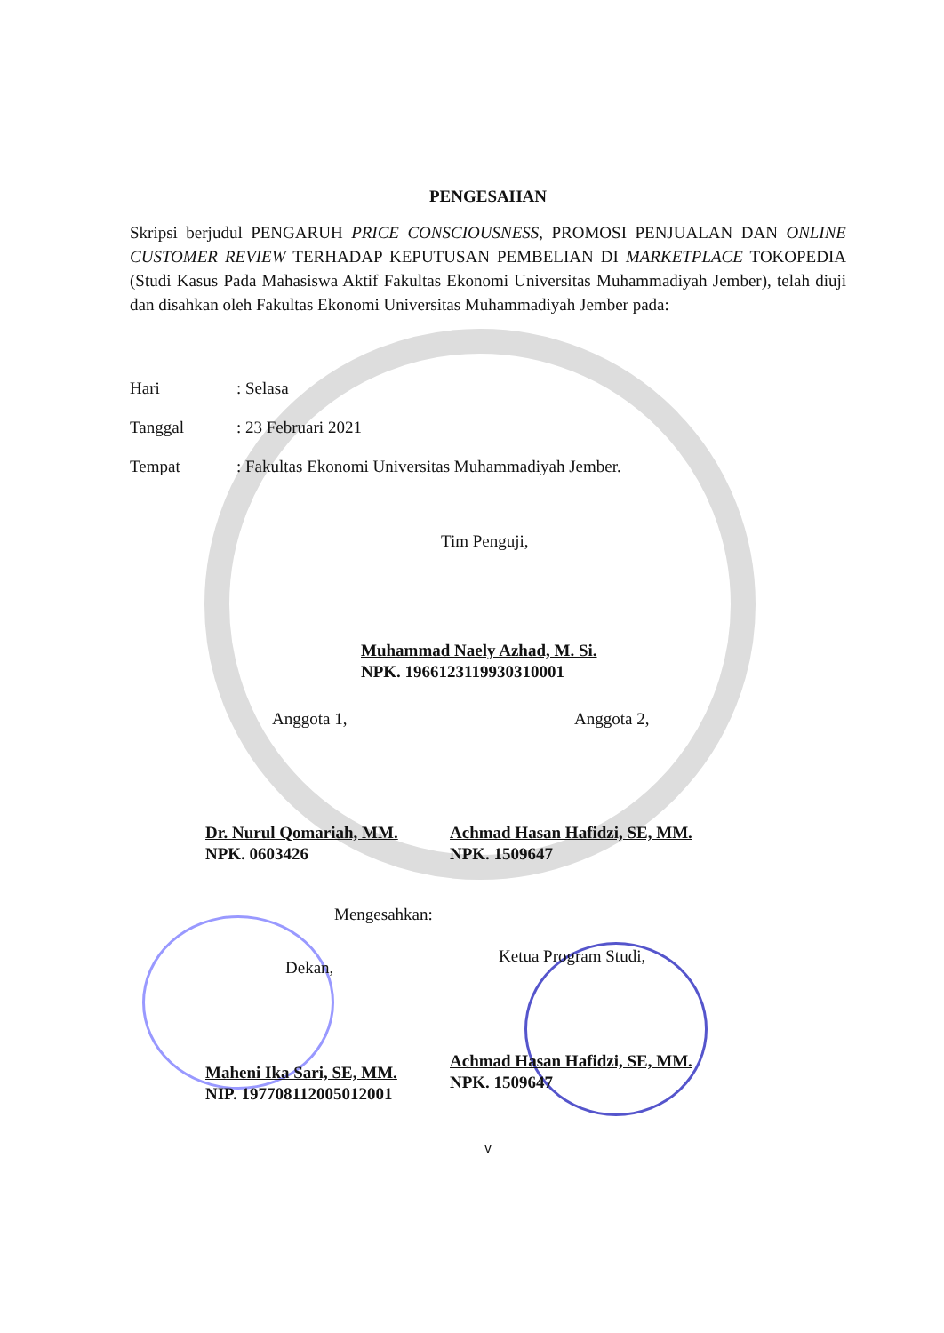PENGESAHAN
Skripsi berjudul PENGARUH PRICE CONSCIOUSNESS, PROMOSI PENJUALAN DAN ONLINE CUSTOMER REVIEW TERHADAP KEPUTUSAN PEMBELIAN DI MARKETPLACE TOKOPEDIA (Studi Kasus Pada Mahasiswa Aktif Fakultas Ekonomi Universitas Muhammadiyah Jember), telah diuji dan disahkan oleh Fakultas Ekonomi Universitas Muhammadiyah Jember pada:
Hari: Selasa
Tanggal: 23 Februari 2021
Tempat: Fakultas Ekonomi Universitas Muhammadiyah Jember.
Tim Penguji,
Muhammad Naely Azhad, M. Si.
NPK. 196612311993031000​1
Anggota 1,
Dr. Nurul Qomariah, MM.
NPK. 0603426
Anggota 2,
Achmad Hasan Hafidzi, SE, MM.
NPK. 1509647
Dekan,
Maheni Ika Sari, SE, MM.
NIP. 197708112005012001
Mengesahkan:
Ketua Program Studi,
Achmad Hasan Hafidzi, SE, MM.
NPK. 1509647
v